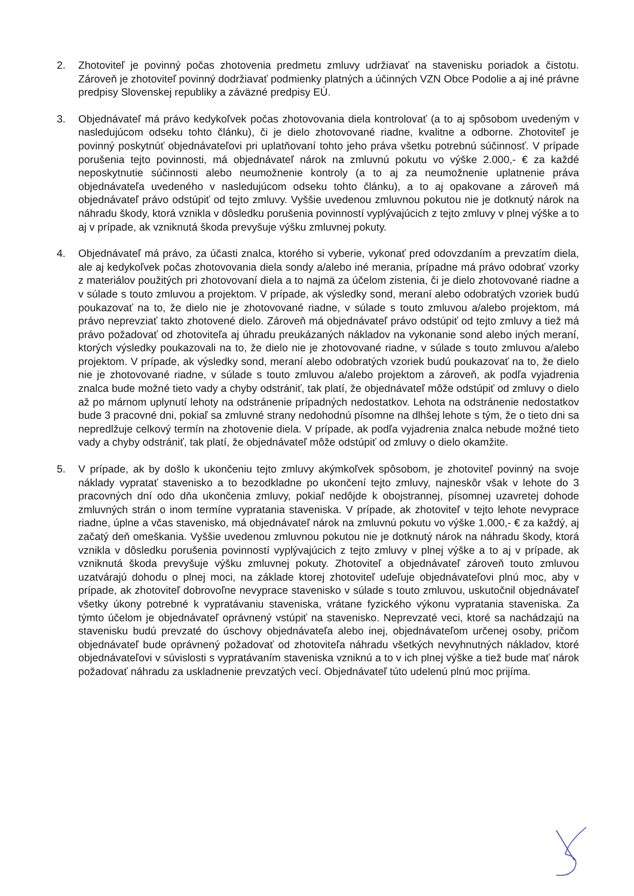2. Zhotoviteľ je povinný počas zhotovenia predmetu zmluvy udržiavať na stavenisku poriadok a čistotu. Zároveň je zhotoviteľ povinný dodržiavať podmienky platných a účinných VZN Obce Podolie a aj iné právne predpisy Slovenskej republiky a záväzné predpisy EÚ.
3. Objednávateľ má právo kedykoľvek počas zhotovovania diela kontrolovať (a to aj spôsobom uvedeným v nasledujúcom odseku tohto článku), či je dielo zhotovované riadne, kvalitne a odborne. Zhotoviteľ je povinný poskytnúť objednávateľovi pri uplatňovaní tohto jeho práva všetku potrebnú súčinnosť. V prípade porušenia tejto povinnosti, má objednávateľ nárok na zmluvnú pokutu vo výške 2.000,- € za každé neposkytnutie súčinnosti alebo neumožnenie kontroly (a to aj za neumožnenie uplatnenie práva objednávateľa uvedeného v nasledujúcom odseku tohto článku), a to aj opakovane a zároveň má objednávateľ právo odstúpiť od tejto zmluvy. Vyššie uvedenou zmluvnou pokutou nie je dotknutý nárok na náhradu škody, ktorá vznikla v dôsledku porušenia povinností vyplývajúcich z tejto zmluvy v plnej výške a to aj v prípade, ak vzniknutá škoda prevyšuje výšku zmluvnej pokuty.
4. Objednávateľ má právo, za účasti znalca, ktorého si vyberie, vykonať pred odovzdaním a prevzatím diela, ale aj kedykoľvek počas zhotovovania diela sondy a/alebo iné merania, prípadne má právo odobrať vzorky z materiálov použitých pri zhotovovaní diela a to najmä za účelom zistenia, či je dielo zhotovované riadne a v súlade s touto zmluvou a projektom. V prípade, ak výsledky sond, meraní alebo odobratých vzoriek budú poukazovať na to, že dielo nie je zhotovované riadne, v súlade s touto zmluvou a/alebo projektom, má právo neprevziať takto zhotovené dielo. Zároveň má objednávateľ právo odstúpiť od tejto zmluvy a tiež má právo požadovať od zhotoviteľa aj úhradu preukázaných nákladov na vykonanie sond alebo iných meraní, ktorých výsledky poukazovali na to, že dielo nie je zhotovované riadne, v súlade s touto zmluvou a/alebo projektom. V prípade, ak výsledky sond, meraní alebo odobratých vzoriek budú poukazovať na to, že dielo nie je zhotovované riadne, v súlade s touto zmluvou a/alebo projektom a zároveň, ak podľa vyjadrenia znalca bude možné tieto vady a chyby odstrániť, tak platí, že objednávateľ môže odstúpiť od zmluvy o dielo až po márnom uplynutí lehoty na odstránenie prípadných nedostatkov. Lehota na odstránenie nedostatkov bude 3 pracovné dni, pokiaľ sa zmluvné strany nedohodnú písomne na dlhšej lehote s tým, že o tieto dni sa nepredlžuje celkový termín na zhotovenie diela. V prípade, ak podľa vyjadrenia znalca nebude možné tieto vady a chyby odstrániť, tak platí, že objednávateľ môže odstúpiť od zmluvy o dielo okamžite.
5. V prípade, ak by došlo k ukončeniu tejto zmluvy akýmkoľvek spôsobom, je zhotoviteľ povinný na svoje náklady vypratať stavenisko a to bezodkladne po ukončení tejto zmluvy, najneskôr však v lehote do 3 pracovných dní odo dňa ukončenia zmluvy, pokiaľ nedôjde k obojstrannej, písomnej uzavretej dohode zmluvných strán o inom termíne vypratania staveniska. V prípade, ak zhotoviteľ v tejto lehote nevyprace riadne, úplne a včas stavenisko, má objednávateľ nárok na zmluvnú pokutu vo výške 1.000,- € za každý, aj začatý deň omeškania. Vyššie uvedenou zmluvnou pokutou nie je dotknutý nárok na náhradu škody, ktorá vznikla v dôsledku porušenia povinností vyplývajúcich z tejto zmluvy v plnej výške a to aj v prípade, ak vzniknutá škoda prevyšuje výšku zmluvnej pokuty. Zhotoviteľ a objednávateľ zároveň touto zmluvou uzatvárajú dohodu o plnej moci, na základe ktorej zhotoviteľ udeľuje objednávateľovi plnú moc, aby v prípade, ak zhotoviteľ dobrovoľne nevyprace stavenisko v súlade s touto zmluvou, uskutočnil objednávateľ všetky úkony potrebné k vypratávaniu staveniska, vrátane fyzického výkonu vypratania staveniska. Za týmto účelom je objednávateľ oprávnený vstúpiť na stavenisko. Neprevzaté veci, ktoré sa nachádzajú na stavenisku budú prevzaté do úschovy objednávateľa alebo inej, objednávateľom určenej osoby, pričom objednávateľ bude oprávnený požadovať od zhotoviteľa náhradu všetkých nevyhnutných nákladov, ktoré objednávateľovi v súvislosti s vypratávaním staveniska vzniknú a to v ich plnej výške a tiež bude mať nárok požadovať náhradu za uskladnenie prevzatých vecí. Objednávateľ túto udelenú plnú moc prijíma.